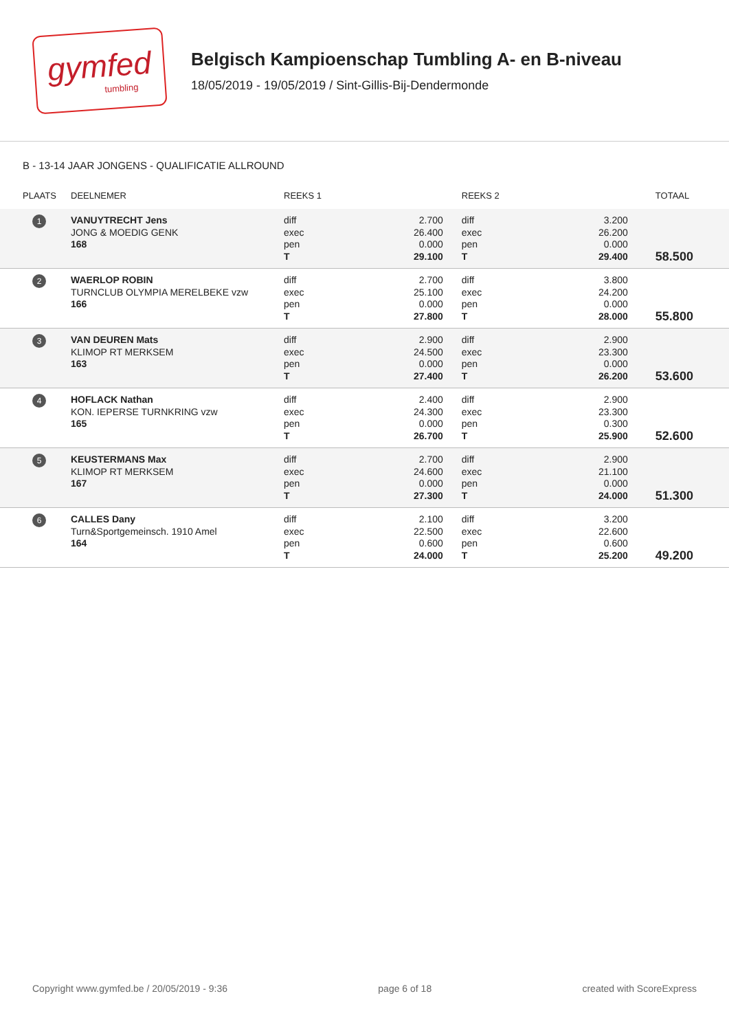gymfed
tumbling
Belgisch Kampioenschap Tumbling A- en B-niveau
18/05/2019 - 19/05/2019 / Sint-Gillis-Bij-Dendermonde
B - 13-14 JAAR JONGENS - QUALIFICATIE ALLROUND
| PLAATS | DEELNEMER | REEKS 1 | | REEKS 2 | | TOTAAL |
| --- | --- | --- | --- | --- | --- | --- |
| 1 | VANUYTRECHT Jens JONG & MOEDIG GENK 168 | diff exec pen T | 2.700 26.400 0.000 29.100 | diff exec pen T | 3.200 26.200 0.000 29.400 | 58.500 |
| 2 | WAERLOP ROBIN TURNCLUB OLYMPIA MERELBEKE vzw 166 | diff exec pen T | 2.700 25.100 0.000 27.800 | diff exec pen T | 3.800 24.200 0.000 28.000 | 55.800 |
| 3 | VAN DEUREN Mats KLIMOP RT MERKSEM 163 | diff exec pen T | 2.900 24.500 0.000 27.400 | diff exec pen T | 2.900 23.300 0.000 26.200 | 53.600 |
| 4 | HOFLACK Nathan KON. IEPERSE TURNKRING vzw 165 | diff exec pen T | 2.400 24.300 0.000 26.700 | diff exec pen T | 2.900 23.300 0.300 25.900 | 52.600 |
| 5 | KEUSTERMANS Max KLIMOP RT MERKSEM 167 | diff exec pen T | 2.700 24.600 0.000 27.300 | diff exec pen T | 2.900 21.100 0.000 24.000 | 51.300 |
| 6 | CALLES Dany Turn&Sportgemeinsch. 1910 Amel 164 | diff exec pen T | 2.100 22.500 0.600 24.000 | diff exec pen T | 3.200 22.600 0.600 25.200 | 49.200 |
Copyright www.gymfed.be / 20/05/2019 - 9:36 page 6 of 18 created with ScoreExpress